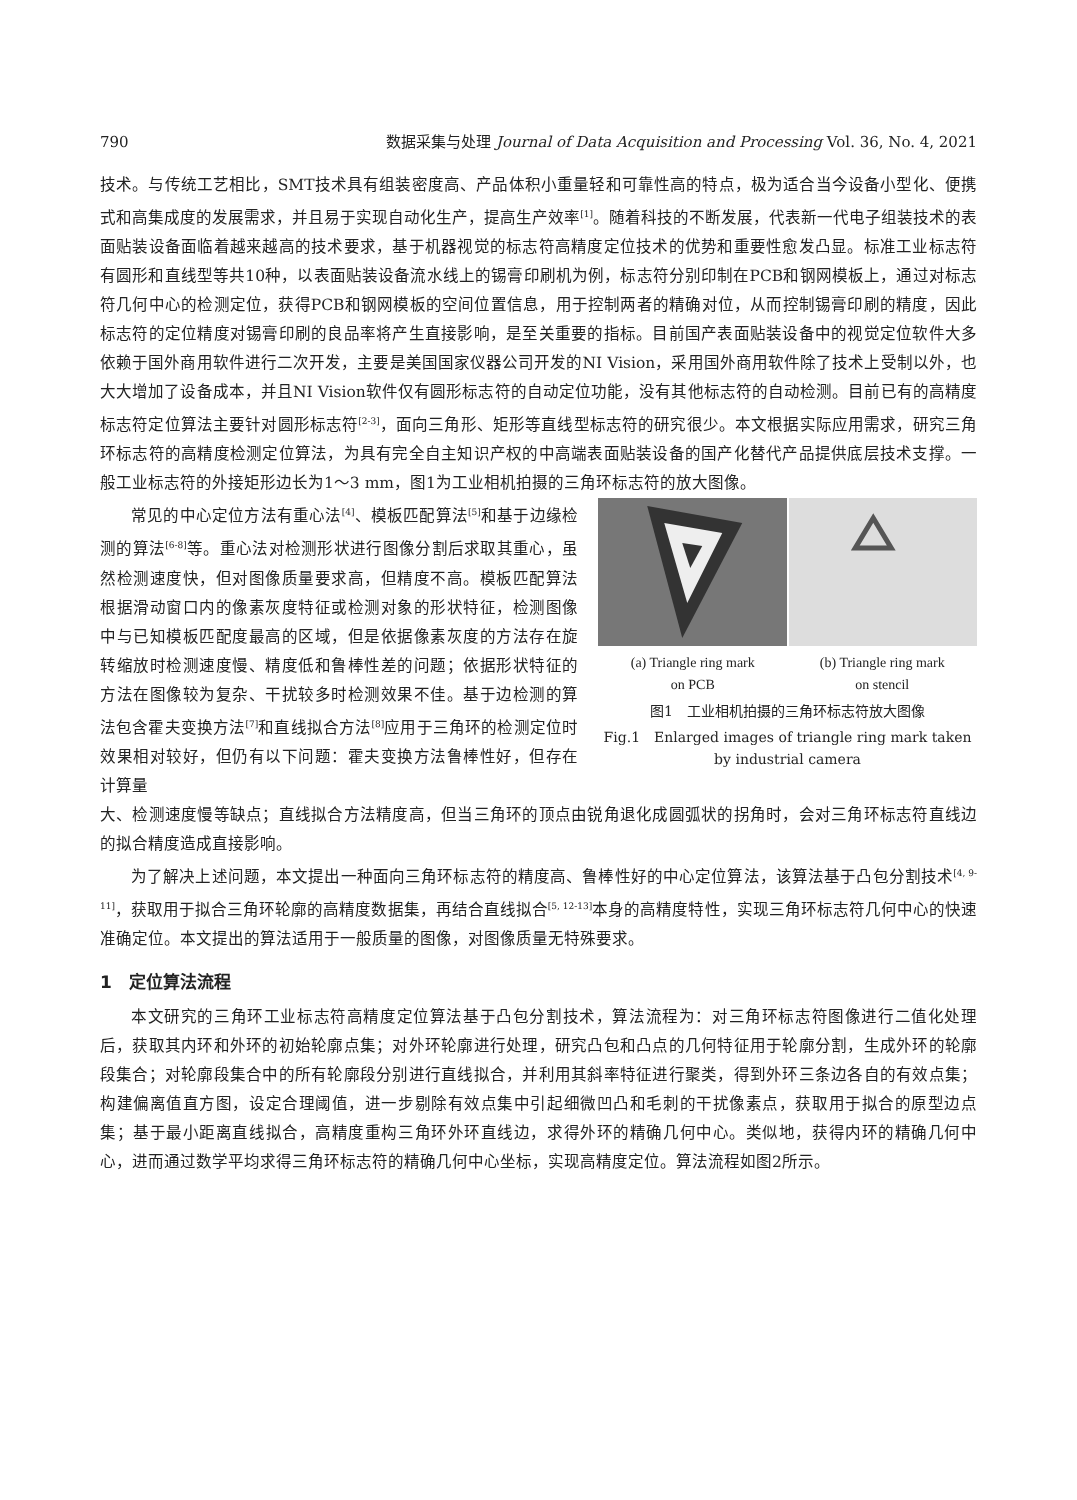790 数据采集与处理 Journal of Data Acquisition and Processing Vol. 36, No. 4, 2021
技术。与传统工艺相比，SMT技术具有组装密度高、产品体积小重量轻和可靠性高的特点，极为适合当今设备小型化、便携式和高集成度的发展需求，并且易于实现自动化生产，提高生产效率<sup>[1]</sup>。随着科技的不断发展，代表新一代电子组装技术的表面贴装设备面临着越来越高的技术要求，基于机器视觉的标志符高精度定位技术的优势和重要性愈发凸显。标准工业标志符有圆形和直线型等共10种，以表面贴装设备流水线上的锡膏印刷机为例，标志符分别印制在PCB和钢网模板上，通过对标志符几何中心的检测定位，获得PCB和钢网模板的空间位置信息，用于控制两者的精确对位，从而控制锡膏印刷的精度，因此标志符的定位精度对锡膏印刷的良品率将产生直接影响，是至关重要的指标。目前国产表面贴装设备中的视觉定位软件大多依赖于国外商用软件进行二次开发，主要是美国国家仪器公司开发的NI Vision，采用国外商用软件除了技术上受制以外，也大大增加了设备成本，并且NI Vision软件仅有圆形标志符的自动定位功能，没有其他标志符的自动检测。目前已有的高精度标志符定位算法主要针对圆形标志符<sup>[2-3]</sup>，面向三角形、矩形等直线型标志符的研究很少。本文根据实际应用需求，研究三角环标志符的高精度检测定位算法，为具有完全自主知识产权的中高端表面贴装设备的国产化替代产品提供底层技术支撑。一般工业标志符的外接矩形边长为1～3 mm，图1为工业相机拍摄的三角环标志符的放大图像。
常见的中心定位方法有重心法<sup>[4]</sup>、模板匹配算法<sup>[5]</sup>和基于边缘检测的算法<sup>[6-8]</sup>等。重心法对检测形状进行图像分割后求取其重心，虽然检测速度快，但对图像质量要求高，但精度不高。模板匹配算法根据滑动窗口内的像素灰度特征或检测对象的形状特征，检测图像中与已知模板匹配度最高的区域，但是依据像素灰度的方法存在旋转缩放时检测速度慢、精度低和鲁棒性差的问题；依据形状特征的方法在图像较为复杂、干扰较多时检测效果不佳。基于边检测的算法包含霍夫变换方法<sup>[7]</sup>和直线拟合方法<sup>[8]</sup>应用于三角环的检测定位时效果相对较好，但仍有以下问题：霍夫变换方法鲁棒性好，但存在计算量
(a) Triangle ring mark
on PCB
(b) Triangle ring mark
on stencil
图1　工业相机拍摄的三角环标志符放大图像
Fig.1　Enlarged images of triangle ring mark taken by industrial camera
大、检测速度慢等缺点；直线拟合方法精度高，但当三角环的顶点由锐角退化成圆弧状的拐角时，会对三角环标志符直线边的拟合精度造成直接影响。
为了解决上述问题，本文提出一种面向三角环标志符的精度高、鲁棒性好的中心定位算法，该算法基于凸包分割技术<sup>[4, 9-11]</sup>，获取用于拟合三角环轮廓的高精度数据集，再结合直线拟合<sup>[5, 12-13]</sup>本身的高精度特性，实现三角环标志符几何中心的快速准确定位。本文提出的算法适用于一般质量的图像，对图像质量无特殊要求。
1　定位算法流程
本文研究的三角环工业标志符高精度定位算法基于凸包分割技术，算法流程为：对三角环标志符图像进行二值化处理后，获取其内环和外环的初始轮廓点集；对外环轮廓进行处理，研究凸包和凸点的几何特征用于轮廓分割，生成外环的轮廓段集合；对轮廓段集合中的所有轮廓段分别进行直线拟合，并利用其斜率特征进行聚类，得到外环三条边各自的有效点集；构建偏离值直方图，设定合理阈值，进一步剔除有效点集中引起细微凹凸和毛刺的干扰像素点，获取用于拟合的原型边点集；基于最小距离直线拟合，高精度重构三角环外环直线边，求得外环的精确几何中心。类似地，获得内环的精确几何中心，进而通过数学平均求得三角环标志符的精确几何中心坐标，实现高精度定位。算法流程如图2所示。